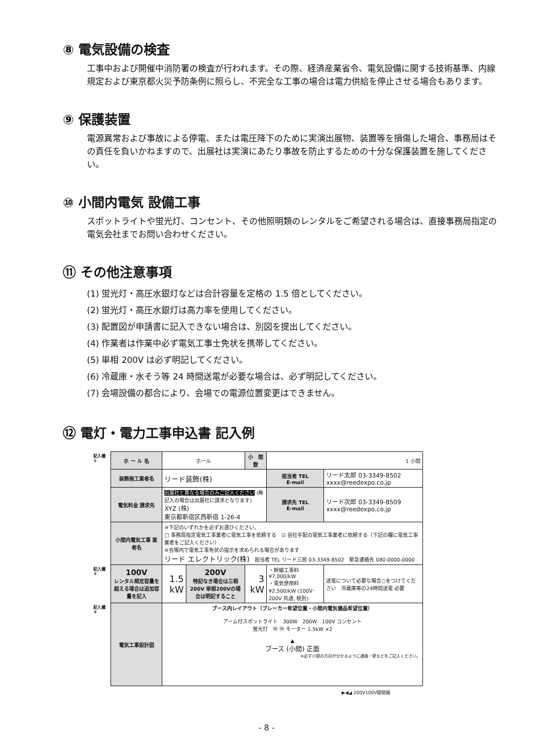⑧ 電気設備の検査
工事中および開催中消防署の検査が行われます。その際、経済産業省令、電気設備に関する技術基準、内線規定および東京都火災予防条例に照らし、不完全な工事の場合は電力供給を停止させる場合もあります。
⑨ 保護装置
電源異常および事故による停電、または電圧降下のために実演出展物、装置等を損傷した場合、事務局はその責任を負いかねますので、出展社は実演にあたり事故を防止するための十分な保護装置を施してください。
⑩ 小間内電気 設備工事
スポットライトや蛍光灯、コンセント、その他照明類のレンタルをご希望される場合は、直接事務局指定の電気会社までお問い合わせください。
⑪ その他注意事項
(1) 蛍光灯・高圧水銀灯などは合計容量を定格の 1.5 倍としてください。
(2) 蛍光灯・高圧水銀灯は高力率を使用してください。
(3) 配置図が申請書に記入できない場合は、別図を提出してください。
(4) 作業者は作業中必ず電気工事士免状を携帯してください。
(5) 単相 200V は必ず明記してください。
(6) 冷蔵庫・水そう等 24 時間送電が必要な場合は、必ず明記してください。
(7) 会場設備の都合により、会場での電源位置変更はできません。
⑫ 電灯・電力工事申込書 記入例
| 記入欄 ① | ホ ー ル 名 | ホール | | 小 間 数 | 1 小間 | |
| | 装飾施工業者名 | リード装飾(株) | | | 担当者 TEL E-mail | リード太郎 03-3349-8502 xxxx@reedexpo.co.jp |
| | 電気料金 請求先 | 出展社と異なる場合のみご記入ください (無記入の場合は出展社に請求となります) XYZ (株) 東京都新宿区西新宿 1-26-4 | | | 請求先 TEL E-mail | リード次郎 03-3349-8509 xxxx@reedexpo.co.jp |
| | 小間内電気工事 業者名 | ※下記のいずれかを必ずお選びください。 □ 事務局指定電気工事業者に電気工事を依頼する ☑ 自社手配の電気工事業者に依頼する（下記の欄に電気工事業者をご記入ください） ※会場内で電気工事免状の提示を求められる場合があります リード エレクトリック(株) 担当者 TEL リード三郎 03-3349-8502 緊急連絡先 080-0000-0000 | | | | |
| 記入欄 ② | 100V レンタル規定容量を超える場合は追加容量を記入 | 1.5 kW | 200V 特記なき場合は三相200V 単相200Vの場合は明記すること | 3 kW | ・幹線工事料 ¥7,000/kW ・電気使用料 ¥2,500/kW (100V･200V 共通, 税別) | 送電について必要な場合○をつけてください 冷蔵庫等の24時間送電 必要 |
| 記入欄 ③ | 電気工事設計図 | ブース内レイアウト（ブレーカー希望位置・小間内電気備品希望位置） アーム付スポットライト 300W 200W 100V コンセント 蛍光灯 Ⓜ Ⓜ モーター 1.5kW ×2 ▲ ブース (小間) 正面 ※必ず小間の方向が分かるように通路・壁などをご記入ください。 | | | | |
▶◀◢ 200V100V開閉器
- 8 -